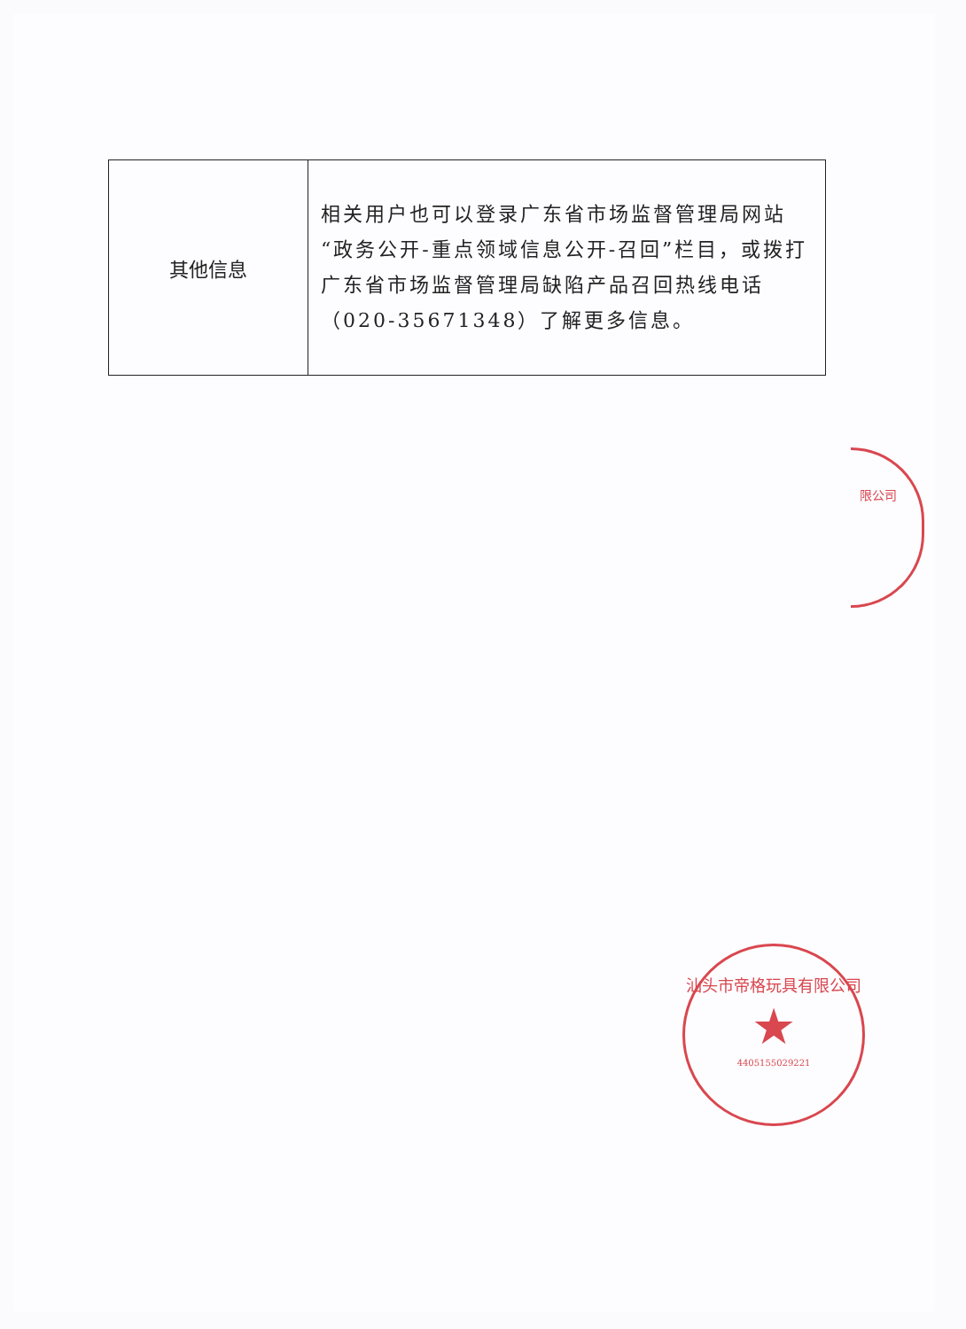| 其他信息 | 相关用户也可以登录广东省市场监督管理局网站“政务公开-重点领域信息公开-召回”栏目，或拨打广东省市场监督管理局缺陷产品召回热线电话（020-35671348）了解更多信息。 |
限公司
汕头市帝格玩具有限公司
★
4405155029221